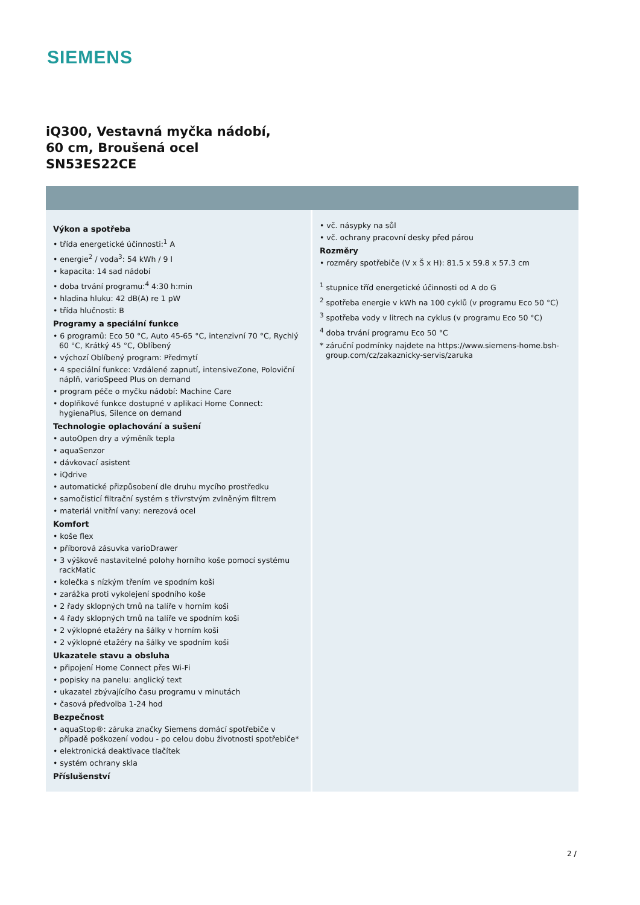SIEMENS
iQ300, Vestavná myčka nádobí,
60 cm, Broušená ocel
SN53ES22CE
Výkon a spotřeba
• třída energetické účinnosti:<sup>1</sup> A
• energie<sup>2</sup> / voda<sup>3</sup>: 54 kWh / 9 l
• kapacita: 14 sad nádobí
• doba trvání programu:<sup>4</sup> 4:30 h:min
• hladina hluku: 42 dB(A) re 1 pW
• třída hlučnosti: B
Programy a speciální funkce
• 6 programů: Eco 50 °C, Auto 45-65 °C, intenzivní 70 °C, Rychlý 60 °C, Krátký 45 °C, Oblíbený
• výchozí Oblíbený program: Předmytí
• 4 speciální funkce: Vzdálené zapnutí, intensiveZone, Poloviční náplň, varioSpeed Plus on demand
• program péče o myčku nádobí: Machine Care
• doplňkové funkce dostupné v aplikaci Home Connect: hygienaPlus, Silence on demand
Technologie oplachování a sušení
• autoOpen dry a výměník tepla
• aquaSenzor
• dávkovací asistent
• iQdrive
• automatické přizpůsobení dle druhu mycího prostředku
• samočisticí filtrační systém s třívrstvým zvlněným filtrem
• materiál vnitřní vany: nerezová ocel
Komfort
• koše flex
• příborová zásuvka varioDrawer
• 3 výškově nastavitelné polohy horního koše pomocí systému rackMatic
• kolečka s nízkým třením ve spodním koši
• zarážka proti vykolejení spodního koše
• 2 řady sklopných trnů na talíře v horním koši
• 4 řady sklopných trnů na talíře ve spodním koši
• 2 výklopné etažéry na šálky v horním koši
• 2 výklopné etažéry na šálky ve spodním koši
Ukazatele stavu a obsluha
• připojení Home Connect přes Wi-Fi
• popisky na panelu: anglický text
• ukazatel zbývajícího času programu v minutách
• časová předvolba 1-24 hod
Bezpečnost
• aquaStop®: záruka značky Siemens domácí spotřebiče v případě poškození vodou - po celou dobu životnosti spotřebiče*
• elektronická deaktivace tlačítek
• systém ochrany skla
Příslušenství
• vč. násypky na sůl
• vč. ochrany pracovní desky před párou
Rozměry
• rozměry spotřebiče (V x Š x H): 81.5 x 59.8 x 57.3 cm
<sup>1</sup> stupnice tříd energetické účinnosti od A do G
<sup>2</sup> spotřeba energie v kWh na 100 cyklů (v programu Eco 50 °C)
<sup>3</sup> spotřeba vody v litrech na cyklus (v programu Eco 50 °C)
<sup>4</sup> doba trvání programu Eco 50 °C
* záruční podmínky najdete na https://www.siemens-home.bsh-group.com/cz/zakaznicky-servis/zaruka
2 /